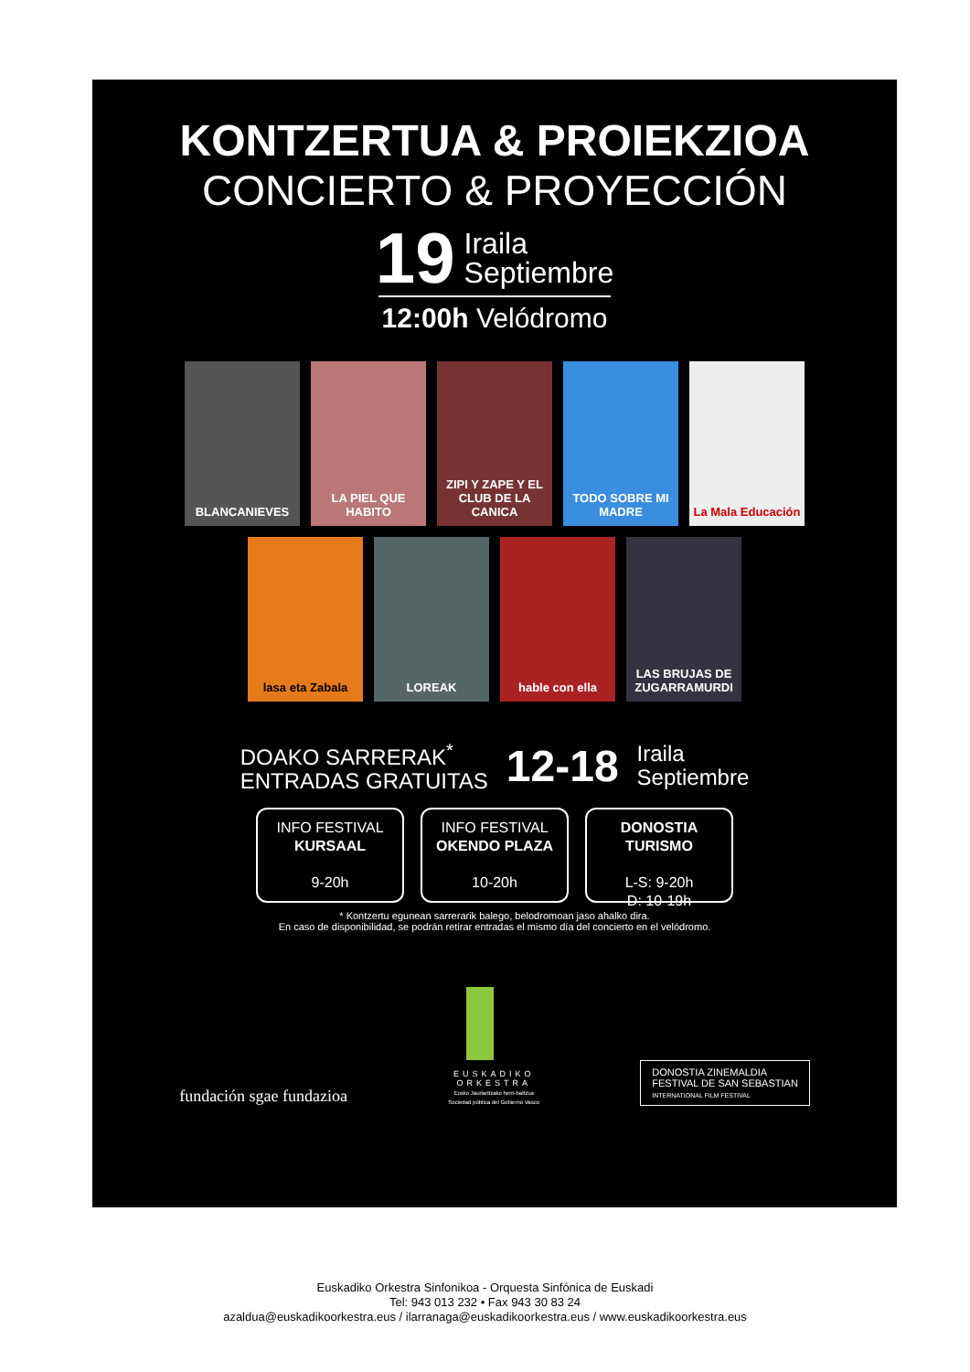KONTZERTUA & PROIEKZIOA
CONCIERTO & PROYECCIÓN
19
Iraila
Septiembre
12:00h Velódromo
BLANCANIEVES
LA PIEL QUE HABITO
ZIPI Y ZAPE Y EL CLUB DE LA CANICA
TODO SOBRE MI MADRE
La Mala Educación
lasa eta Zabala
LOREAK
hable con ella
LAS BRUJAS DE ZUGARRAMURDI
DOAKO SARRERAK<sup>*</sup>
ENTRADAS GRATUITAS
12-18
Iraila
Septiembre
INFO FESTIVAL
KURSAAL
9-20h
INFO FESTIVAL
OKENDO PLAZA
10-20h
DONOSTIA
TURISMO
L-S: 9-20h
D: 10-19h
* Kontzertu egunean sarrerarik balego, belodromoan jaso ahalko dira.
En caso de disponibilidad, se podrán retirar entradas el mismo día del concierto en el velódromo.
fundación sgae fundazioa
EUSKADIKO
ORKESTRA
Eusko Jaurlaritzako herri-baltzua
Sociedad pública del Gobierno Vasco
DONOSTIA ZINEMALDIA
FESTIVAL DE SAN SEBASTIAN
INTERNATIONAL FILM FESTIVAL
Euskadiko Orkestra Sinfonikoa - Orquesta Sinfónica de Euskadi
Tel: 943 013 232 • Fax 943 30 83 24
azaldua@euskadikoorkestra.eus / ilarranaga@euskadikoorkestra.eus / www.euskadikoorkestra.eus